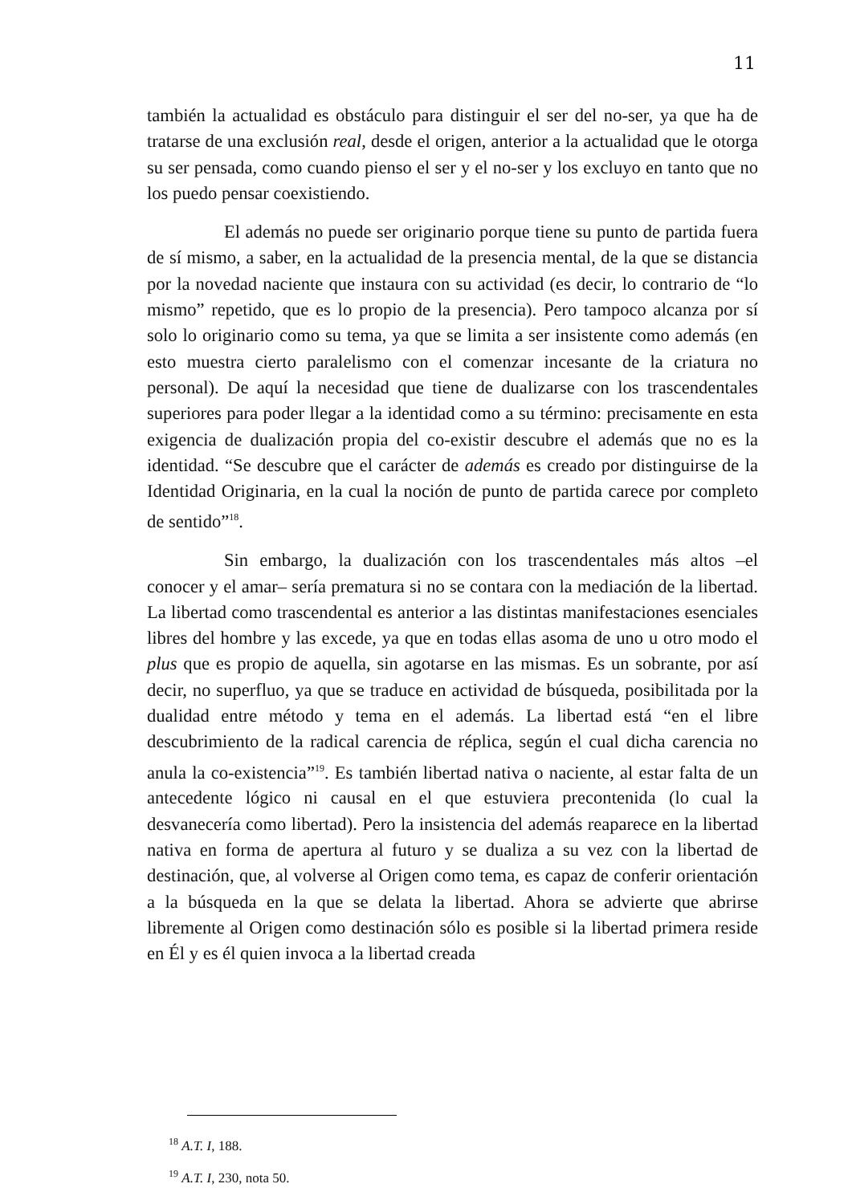11
también la actualidad es obstáculo para distinguir el ser del no-ser, ya que ha de tratarse de una exclusión real, desde el origen, anterior a la actualidad que le otorga su ser pensada, como cuando pienso el ser y el no-ser y los excluyo en tanto que no los puedo pensar coexistiendo.
El además no puede ser originario porque tiene su punto de partida fuera de sí mismo, a saber, en la actualidad de la presencia mental, de la que se distancia por la novedad naciente que instaura con su actividad (es decir, lo contrario de “lo mismo” repetido, que es lo propio de la presencia). Pero tampoco alcanza por sí solo lo originario como su tema, ya que se limita a ser insistente como además (en esto muestra cierto paralelismo con el comenzar incesante de la criatura no personal). De aquí la necesidad que tiene de dualizarse con los trascendentales superiores para poder llegar a la identidad como a su término: precisamente en esta exigencia de dualización propia del co-existir descubre el además que no es la identidad. “Se descubre que el carácter de además es creado por distinguirse de la Identidad Originaria, en la cual la noción de punto de partida carece por completo de sentido”<sup>18</sup>.
Sin embargo, la dualización con los trascendentales más altos –el conocer y el amar– sería prematura si no se contara con la mediación de la libertad. La libertad como trascendental es anterior a las distintas manifestaciones esenciales libres del hombre y las excede, ya que en todas ellas asoma de uno u otro modo el plus que es propio de aquella, sin agotarse en las mismas. Es un sobrante, por así decir, no superfluo, ya que se traduce en actividad de búsqueda, posibilitada por la dualidad entre método y tema en el además. La libertad está “en el libre descubrimiento de la radical carencia de réplica, según el cual dicha carencia no anula la co-existencia”<sup>19</sup>. Es también libertad nativa o naciente, al estar falta de un antecedente lógico ni causal en el que estuviera precontenida (lo cual la desvanecería como libertad). Pero la insistencia del además reaparece en la libertad nativa en forma de apertura al futuro y se dualiza a su vez con la libertad de destinación, que, al volverse al Origen como tema, es capaz de conferir orientación a la búsqueda en la que se delata la libertad. Ahora se advierte que abrirse libremente al Origen como destinación sólo es posible si la libertad primera reside en Él y es él quien invoca a la libertad creada
<sup>18</sup> A.T. I, 188.
<sup>19</sup> A.T. I, 230, nota 50.